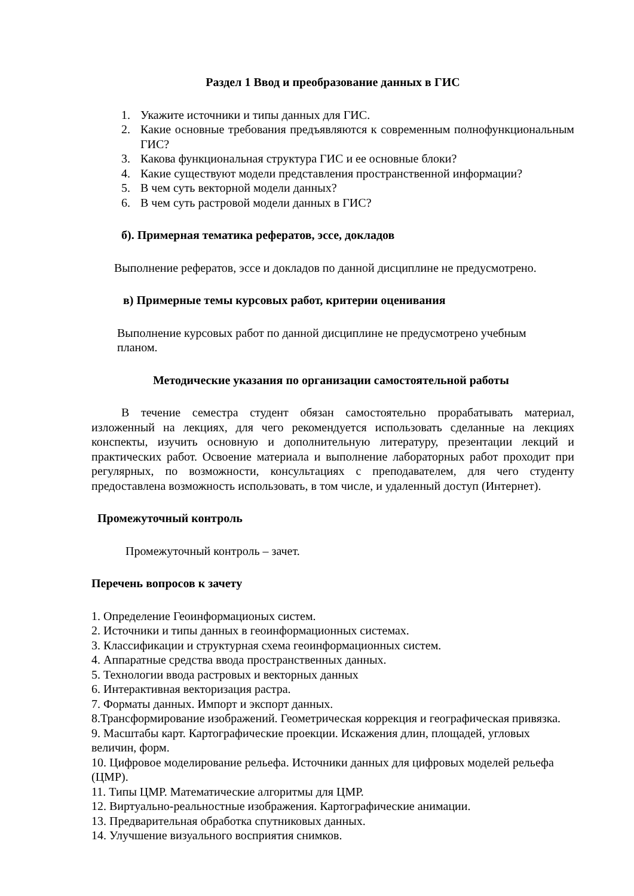Раздел 1 Ввод и преобразование данных в ГИС
1. Укажите источники и типы данных для ГИС.
2. Какие основные требования предъявляются к современным полнофункциональным ГИС?
3. Какова функциональная структура ГИС и ее основные блоки?
4. Какие существуют модели представления пространственной информации?
5. В чем суть векторной модели данных?
6. В чем суть растровой модели данных в ГИС?
б). Примерная тематика рефератов, эссе, докладов
Выполнение рефератов, эссе и докладов по данной дисциплине не предусмотрено.
в) Примерные темы курсовых работ, критерии оценивания
Выполнение курсовых работ по данной дисциплине не предусмотрено учебным планом.
Методические указания по организации самостоятельной работы
В течение семестра студент обязан самостоятельно прорабатывать материал, изложенный на лекциях, для чего рекомендуется использовать сделанные на лекциях конспекты, изучить основную и дополнительную литературу, презентации лекций и практических работ. Освоение материала и выполнение лабораторных работ проходит при регулярных, по возможности, консультациях с преподавателем, для чего студенту предоставлена возможность использовать, в том числе, и удаленный доступ (Интернет).
Промежуточный контроль
Промежуточный контроль – зачет.
Перечень вопросов к зачету
1. Определение Геоинформационых систем.
2. Источники и типы данных в геоинформационных системах.
3. Классификации и структурная схема геоинформационных систем.
4. Аппаратные средства ввода пространственных данных.
5. Технологии ввода растровых и векторных данных
6. Интерактивная векторизация растра.
7. Форматы данных. Импорт и экспорт данных.
8.Трансформирование изображений. Геометрическая коррекция и географическая привязка.
9. Масштабы карт. Картографические проекции. Искажения длин, площадей, угловых величин, форм.
10. Цифровое моделирование рельефа. Источники данных для цифровых моделей рельефа (ЦМР).
11. Типы ЦМР. Математические алгоритмы для ЦМР.
12. Виртуально-реальностные изображения. Картографические анимации.
13. Предварительная обработка спутниковых данных.
14. Улучшение визуального восприятия снимков.